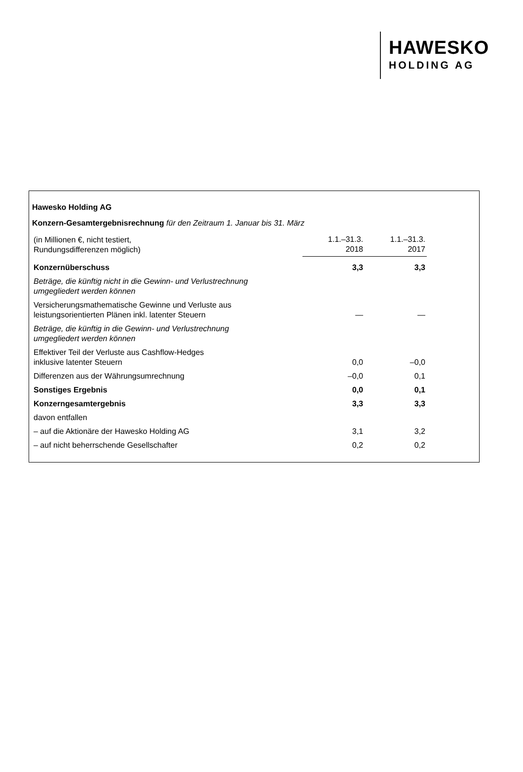HAWESKO
HOLDING AG
Hawesko Holding AG
Konzern-Gesamtergebnisrechnung für den Zeitraum 1. Januar bis 31. März
| (in Millionen €, nicht testiert, Rundungsdifferenzen möglich) | 1.1.–31.3. 2018 | 1.1.–31.3. 2017 |
| Konzernüberschuss | 3,3 | 3,3 |
| Beträge, die künftig nicht in die Gewinn- und Verlustrechnung umgegliedert werden können | | |
| Versicherungsmathematische Gewinne und Verluste aus leistungsorientierten Plänen inkl. latenter Steuern | — | — |
| Beträge, die künftig in die Gewinn- und Verlustrechnung umgegliedert werden können | | |
| Effektiver Teil der Verluste aus Cashflow-Hedges inklusive latenter Steuern | 0,0 | –0,0 |
| Differenzen aus der Währungsumrechnung | –0,0 | 0,1 |
| Sonstiges Ergebnis | 0,0 | 0,1 |
| Konzerngesamtergebnis | 3,3 | 3,3 |
| davon entfallen | | |
| – auf die Aktionäre der Hawesko Holding AG | 3,1 | 3,2 |
| – auf nicht beherrschende Gesellschafter | 0,2 | 0,2 |